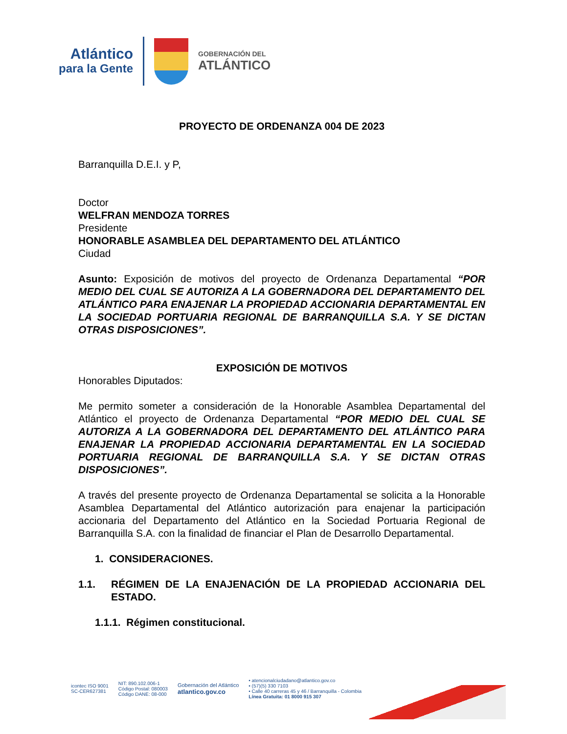Atlántico
para la Gente
GOBERNACIÓN DEL
ATLÁNTICO
PROYECTO DE ORDENANZA 004 DE 2023
Barranquilla D.E.I. y P,
Doctor
WELFRAN MENDOZA TORRES
Presidente
HONORABLE ASAMBLEA DEL DEPARTAMENTO DEL ATLÁNTICO
Ciudad
Asunto: Exposición de motivos del proyecto de Ordenanza Departamental “POR MEDIO DEL CUAL SE AUTORIZA A LA GOBERNADORA DEL DEPARTAMENTO DEL ATLÁNTICO PARA ENAJENAR LA PROPIEDAD ACCIONARIA DEPARTAMENTAL EN LA SOCIEDAD PORTUARIA REGIONAL DE BARRANQUILLA S.A. Y SE DICTAN OTRAS DISPOSICIONES”.
EXPOSICIÓN DE MOTIVOS
Honorables Diputados:
Me permito someter a consideración de la Honorable Asamblea Departamental del Atlántico el proyecto de Ordenanza Departamental “POR MEDIO DEL CUAL SE AUTORIZA A LA GOBERNADORA DEL DEPARTAMENTO DEL ATLÁNTICO PARA ENAJENAR LA PROPIEDAD ACCIONARIA DEPARTAMENTAL EN LA SOCIEDAD PORTUARIA REGIONAL DE BARRANQUILLA S.A. Y SE DICTAN OTRAS DISPOSICIONES”.
A través del presente proyecto de Ordenanza Departamental se solicita a la Honorable Asamblea Departamental del Atlántico autorización para enajenar la participación accionaria del Departamento del Atlántico en la Sociedad Portuaria Regional de Barranquilla S.A. con la finalidad de financiar el Plan de Desarrollo Departamental.
1. CONSIDERACIONES.
1.1. RÉGIMEN DE LA ENAJENACIÓN DE LA PROPIEDAD ACCIONARIA DEL ESTADO.
1.1.1. Régimen constitucional.
icontec ISO 9001
SC-CER627381
NIT: 890.102.006-1
Código Postal: 080003
Código DANE: 08-000
Gobernación del Atlántico
atlantico.gov.co
• atencionalciudadano@atlantico.gov.co
• (57)(5) 330 7103
• Calle 40 carreras 45 y 46 / Barranquilla - Colombia
Línea Gratuita: 01 8000 915 307